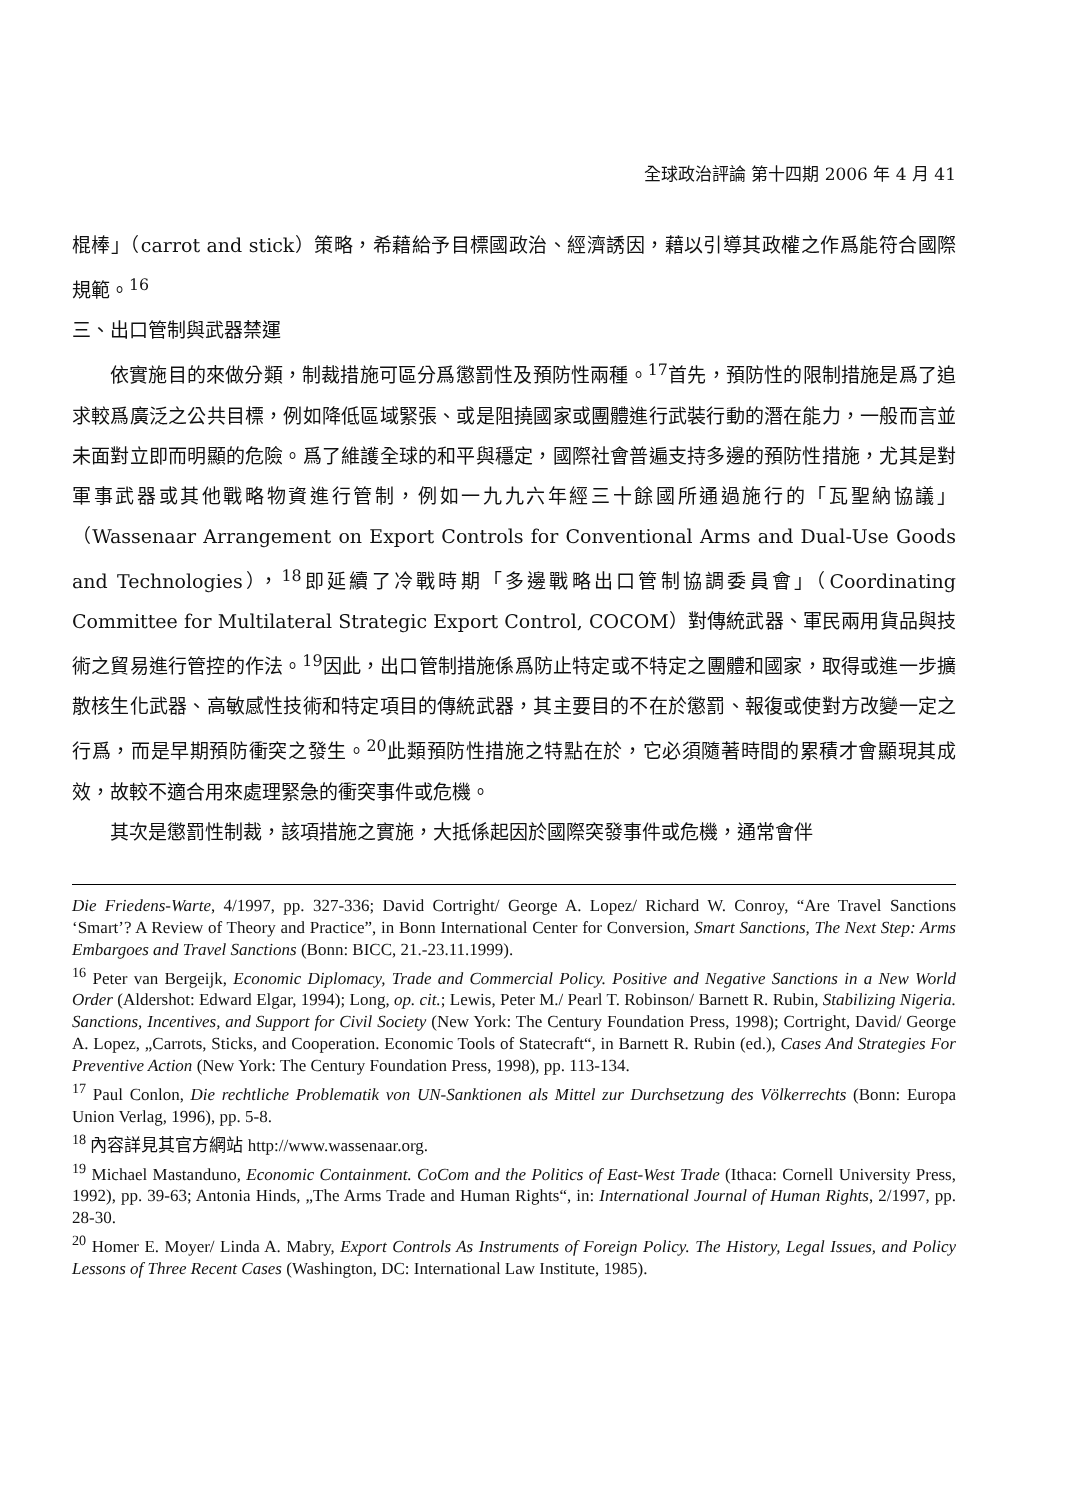全球政治評論 第十四期 2006 年 4 月 41
棍棒」（carrot and stick）策略，希藉給予目標國政治、經濟誘因，藉以引導其政權之作爲能符合國際規範。<sup>16</sup>
三、出口管制與武器禁運
依實施目的來做分類，制裁措施可區分爲懲罰性及預防性兩種。<sup>17</sup>首先，預防性的限制措施是爲了追求較爲廣泛之公共目標，例如降低區域緊張、或是阻撓國家或團體進行武裝行動的潛在能力，一般而言並未面對立即而明顯的危險。爲了維護全球的和平與穩定，國際社會普遍支持多邊的預防性措施，尤其是對軍事武器或其他戰略物資進行管制，例如一九九六年經三十餘國所通過施行的「瓦聖納協議」（Wassenaar Arrangement on Export Controls for Conventional Arms and Dual-Use Goods and Technologies），<sup>18</sup>即延續了冷戰時期「多邊戰略出口管制協調委員會」（Coordinating Committee for Multilateral Strategic Export Control, COCOM）對傳統武器、軍民兩用貨品與技術之貿易進行管控的作法。<sup>19</sup>因此，出口管制措施係爲防止特定或不特定之團體和國家，取得或進一步擴散核生化武器、高敏感性技術和特定項目的傳統武器，其主要目的不在於懲罰、報復或使對方改變一定之行爲，而是早期預防衝突之發生。<sup>20</sup>此類預防性措施之特點在於，它必須隨著時間的累積才會顯現其成效，故較不適合用來處理緊急的衝突事件或危機。
其次是懲罰性制裁，該項措施之實施，大抵係起因於國際突發事件或危機，通常會伴
Die Friedens-Warte, 4/1997, pp. 327-336; David Cortright/ George A. Lopez/ Richard W. Conroy, “Are Travel Sanctions ‘Smart’? A Review of Theory and Practice”, in Bonn International Center for Conversion, Smart Sanctions, The Next Step: Arms Embargoes and Travel Sanctions (Bonn: BICC, 21.-23.11.1999).
<sup>16</sup> Peter van Bergeijk, Economic Diplomacy, Trade and Commercial Policy. Positive and Negative Sanctions in a New World Order (Aldershot: Edward Elgar, 1994); Long, op. cit.; Lewis, Peter M./ Pearl T. Robinson/ Barnett R. Rubin, Stabilizing Nigeria. Sanctions, Incentives, and Support for Civil Society (New York: The Century Foundation Press, 1998); Cortright, David/ George A. Lopez, „Carrots, Sticks, and Cooperation. Economic Tools of Statecraft“, in Barnett R. Rubin (ed.), Cases And Strategies For Preventive Action (New York: The Century Foundation Press, 1998), pp. 113-134.
<sup>17</sup> Paul Conlon, Die rechtliche Problematik von UN-Sanktionen als Mittel zur Durchsetzung des Völkerrechts (Bonn: Europa Union Verlag, 1996), pp. 5-8.
<sup>18</sup> 內容詳見其官方網站 http://www.wassenaar.org.
<sup>19</sup> Michael Mastanduno, Economic Containment. CoCom and the Politics of East-West Trade (Ithaca: Cornell University Press, 1992), pp. 39-63; Antonia Hinds, „The Arms Trade and Human Rights“, in: International Journal of Human Rights, 2/1997, pp. 28-30.
<sup>20</sup> Homer E. Moyer/ Linda A. Mabry, Export Controls As Instruments of Foreign Policy. The History, Legal Issues, and Policy Lessons of Three Recent Cases (Washington, DC: International Law Institute, 1985).